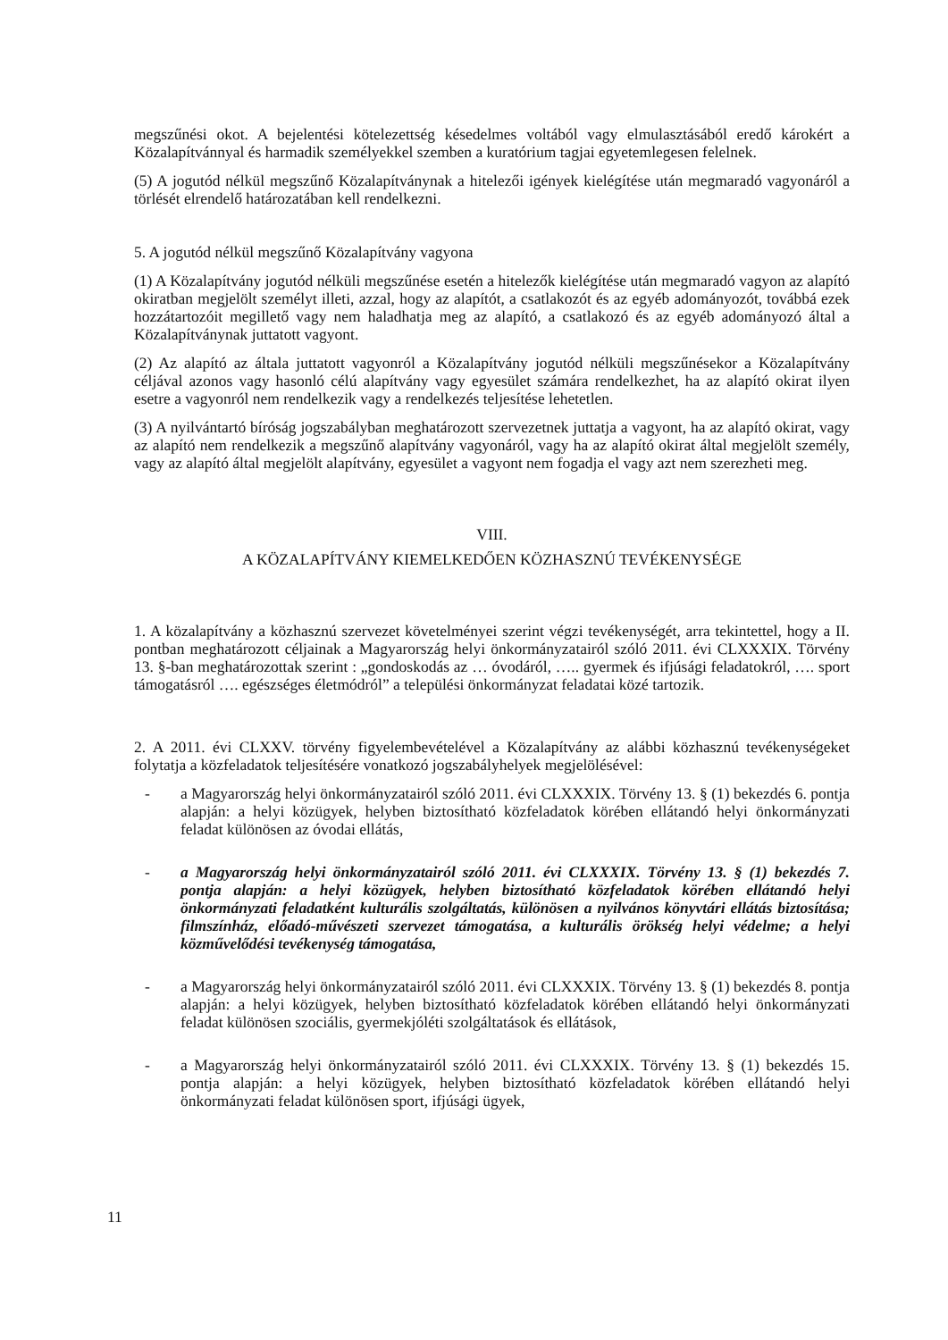megszűnési okot. A bejelentési kötelezettség késedelmes voltából vagy elmulasztásából eredő károkért a Közalapítvánnyal és harmadik személyekkel szemben a kuratórium tagjai egyetemlegesen felelnek.
(5) A jogutód nélkül megszűnő Közalapítványnak a hitelezői igények kielégítése után megmaradó vagyonáról a törlését elrendelő határozatában kell rendelkezni.
5. A jogutód nélkül megszűnő Közalapítvány vagyona
(1) A Közalapítvány jogutód nélküli megszűnése esetén a hitelezők kielégítése után megmaradó vagyon az alapító okiratban megjelölt személyt illeti, azzal, hogy az alapítót, a csatlakozót és az egyéb adományozót, továbbá ezek hozzátartozóit megillető vagy nem haladhatja meg az alapító, a csatlakozó és az egyéb adományozó által a Közalapítványnak juttatott vagyont.
(2) Az alapító az általa juttatott vagyonról a Közalapítvány jogutód nélküli megszűnésekor a Közalapítvány céljával azonos vagy hasonló célú alapítvány vagy egyesület számára rendelkezhet, ha az alapító okirat ilyen esetre a vagyonról nem rendelkezik vagy a rendelkezés teljesítése lehetetlen.
(3) A nyilvántartó bíróság jogszabályban meghatározott szervezetnek juttatja a vagyont, ha az alapító okirat, vagy az alapító nem rendelkezik a megszűnő alapítvány vagyonáról, vagy ha az alapító okirat által megjelölt személy, vagy az alapító által megjelölt alapítvány, egyesület a vagyont nem fogadja el vagy azt nem szerezheti meg.
VIII.
A KÖZALAPÍTVÁNY KIEMELKEDŐEN KÖZHASZNÚ TEVÉKENYSÉGE
1. A közalapítvány a közhasznú szervezet követelményei szerint végzi tevékenységét, arra tekintettel, hogy a II. pontban meghatározott céljainak a Magyarország helyi önkormányzatairól szóló 2011. évi CLXXXIX. Törvény 13. §-ban meghatározottak szerint : „gondoskodás az … óvodáról, ….. gyermek és ifjúsági feladatokról, …. sport támogatásról …. egészséges életmódról” a települési önkormányzat feladatai közé tartozik.
2. A 2011. évi CLXXV. törvény figyelembevételével a Közalapítvány az alábbi közhasznú tevékenységeket folytatja a közfeladatok teljesítésére vonatkozó jogszabályhelyek megjelölésével:
- a Magyarország helyi önkormányzatairól szóló 2011. évi CLXXXIX. Törvény 13. § (1) bekezdés 6. pontja alapján: a helyi közügyek, helyben biztosítható közfeladatok körében ellátandó helyi önkormányzati feladat különösen az óvodai ellátás,
- a Magyarország helyi önkormányzatairól szóló 2011. évi CLXXXIX. Törvény 13. § (1) bekezdés 7. pontja alapján: a helyi közügyek, helyben biztosítható közfeladatok körében ellátandó helyi önkormányzati feladatként kulturális szolgáltatás, különösen a nyilvános könyvtári ellátás biztosítása; filmszínház, előadó-művészeti szervezet támogatása, a kulturális örökség helyi védelme; a helyi közművelődési tevékenység támogatása,
- a Magyarország helyi önkormányzatairól szóló 2011. évi CLXXXIX. Törvény 13. § (1) bekezdés 8. pontja alapján: a helyi közügyek, helyben biztosítható közfeladatok körében ellátandó helyi önkormányzati feladat különösen szociális, gyermekjóléti szolgáltatások és ellátások,
- a Magyarország helyi önkormányzatairól szóló 2011. évi CLXXXIX. Törvény 13. § (1) bekezdés 15. pontja alapján: a helyi közügyek, helyben biztosítható közfeladatok körében ellátandó helyi önkormányzati feladat különösen sport, ifjúsági ügyek,
11